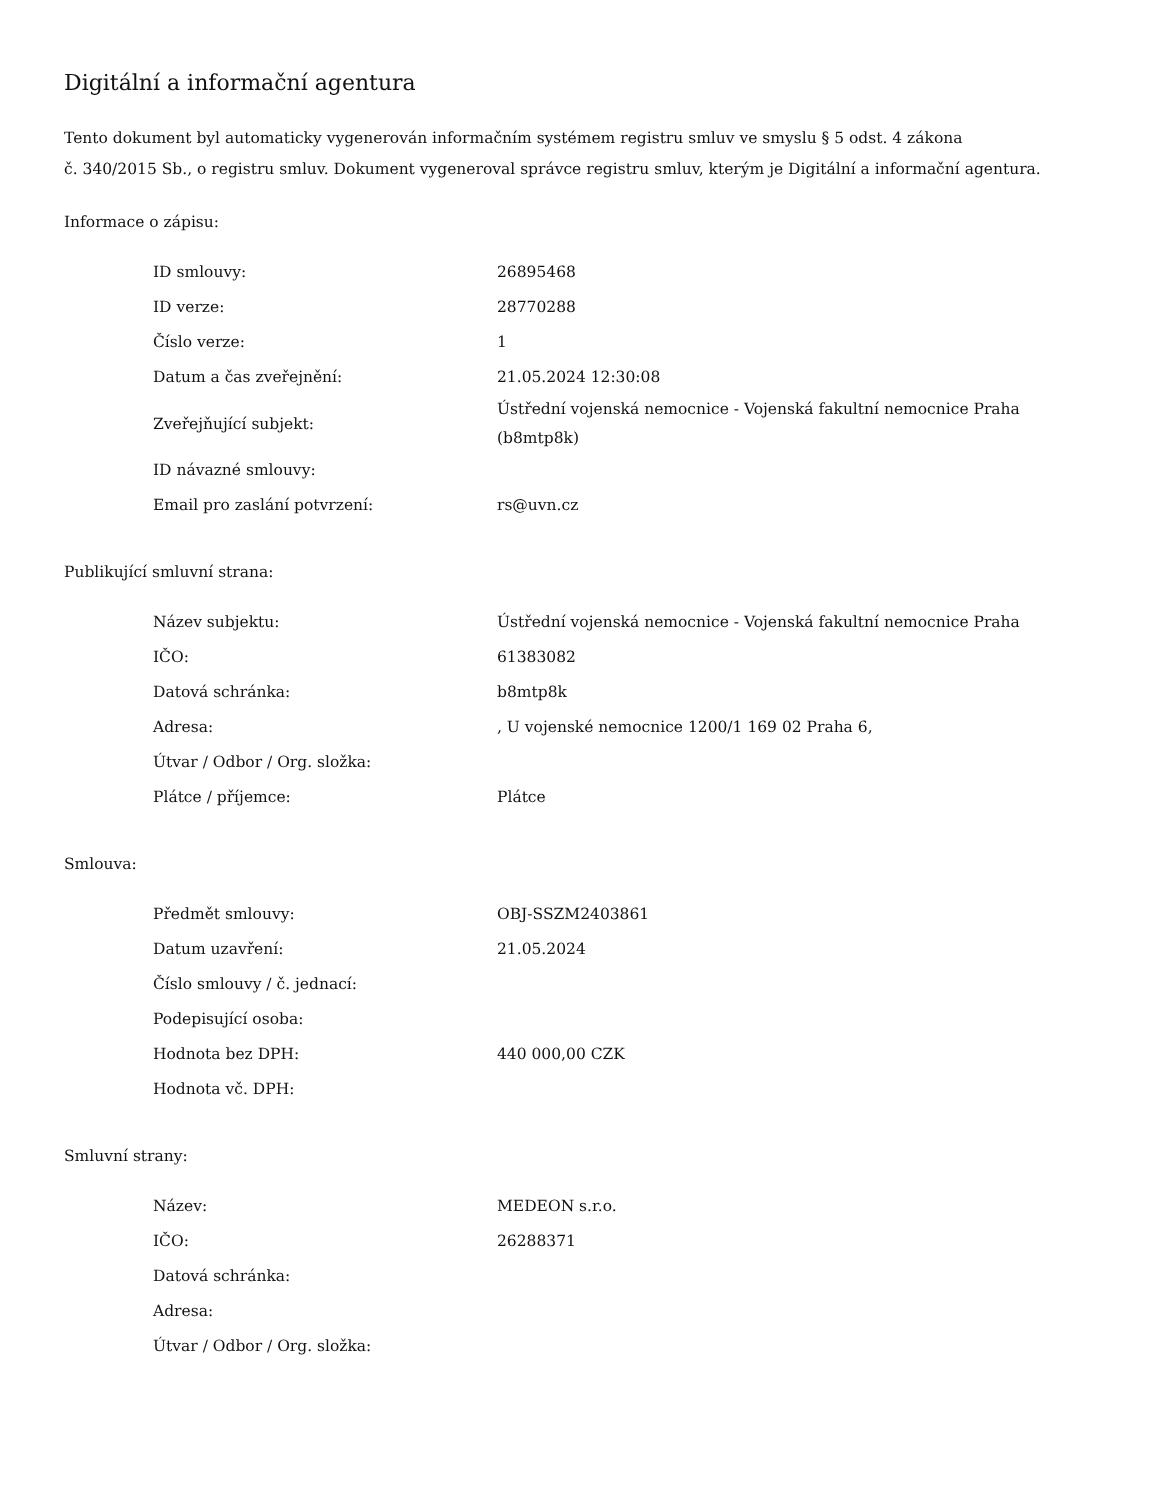Digitální a informační agentura
Tento dokument byl automaticky vygenerován informačním systémem registru smluv ve smyslu § 5 odst. 4 zákona
č. 340/2015 Sb., o registru smluv. Dokument vygeneroval správce registru smluv, kterým je Digitální a informační agentura.
Informace o zápisu:
| ID smlouvy: | 26895468 |
| ID verze: | 28770288 |
| Číslo verze: | 1 |
| Datum a čas zveřejnění: | 21.05.2024 12:30:08 |
| Zveřejňující subjekt: | Ústřední vojenská nemocnice - Vojenská fakultní nemocnice Praha (b8mtp8k) |
| ID návazné smlouvy: | |
| Email pro zaslání potvrzení: | rs@uvn.cz |
Publikující smluvní strana:
| Název subjektu: | Ústřední vojenská nemocnice - Vojenská fakultní nemocnice Praha |
| IČO: | 61383082 |
| Datová schránka: | b8mtp8k |
| Adresa: | , U vojenské nemocnice 1200/1 169 02 Praha 6, |
| Útvar / Odbor / Org. složka: | |
| Plátce / příjemce: | Plátce |
Smlouva:
| Předmět smlouvy: | OBJ-SSZM2403861 |
| Datum uzavření: | 21.05.2024 |
| Číslo smlouvy / č. jednací: | |
| Podepisující osoba: | |
| Hodnota bez DPH: | 440 000,00 CZK |
| Hodnota vč. DPH: | |
Smluvní strany:
| Název: | MEDEON s.r.o. |
| IČO: | 26288371 |
| Datová schránka: | |
| Adresa: | |
| Útvar / Odbor / Org. složka: | |